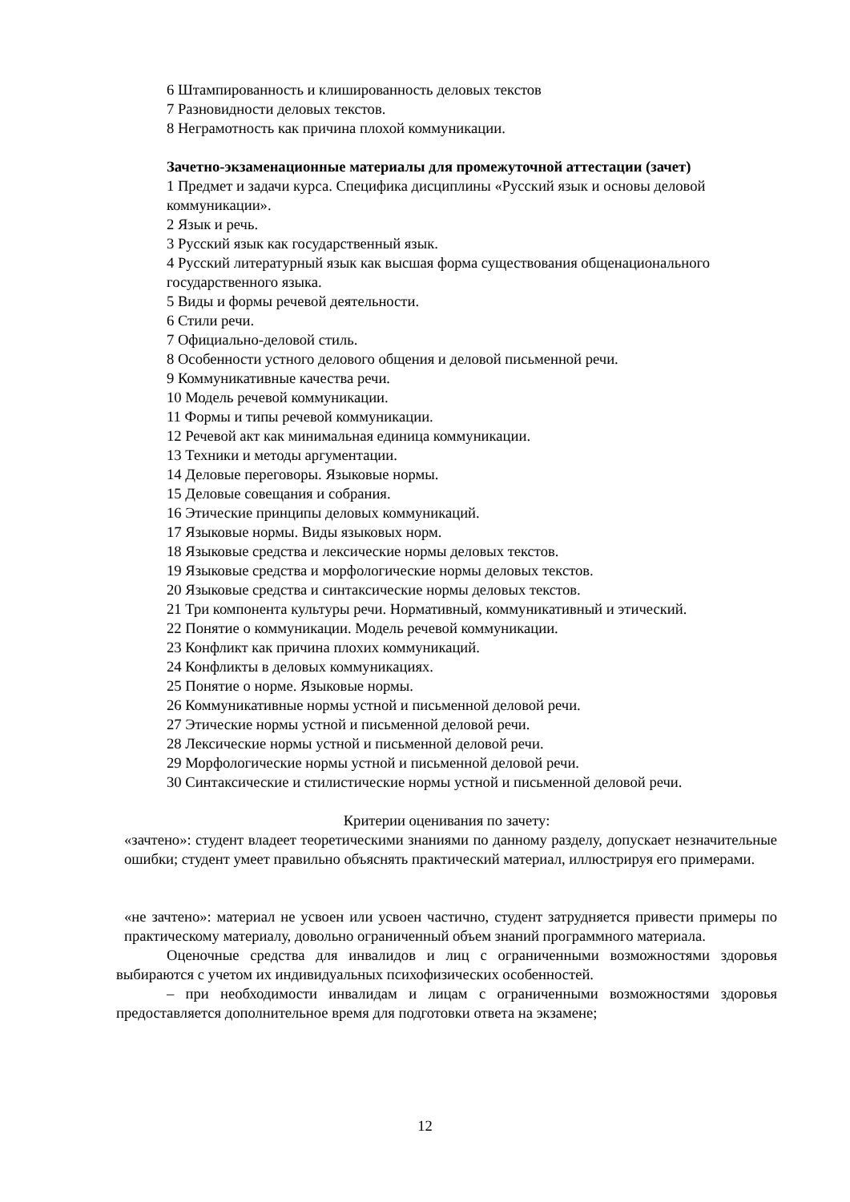6 Штампированность и клишированность деловых текстов
7 Разновидности деловых текстов.
8 Неграмотность как причина плохой коммуникации.
Зачетно-экзаменационные материалы для промежуточной аттестации (зачет)
1 Предмет и задачи курса. Специфика дисциплины «Русский язык и основы деловой коммуникации».
2 Язык и речь.
3 Русский язык как государственный язык.
4 Русский литературный язык как высшая форма существования общенационального государственного языка.
5 Виды и формы речевой деятельности.
6 Стили речи.
7 Официально-деловой стиль.
8 Особенности устного делового общения и деловой письменной речи.
9 Коммуникативные качества речи.
10 Модель речевой коммуникации.
11 Формы и типы речевой коммуникации.
12 Речевой акт как минимальная единица коммуникации.
13 Техники и методы аргументации.
14 Деловые переговоры. Языковые нормы.
15 Деловые совещания и собрания.
16 Этические принципы деловых коммуникаций.
17 Языковые нормы. Виды языковых норм.
18 Языковые средства и лексические нормы деловых текстов.
19 Языковые средства и морфологические нормы деловых текстов.
20 Языковые средства и синтаксические нормы деловых текстов.
21 Три компонента культуры речи. Нормативный, коммуникативный и этический.
22 Понятие о коммуникации. Модель речевой коммуникации.
23 Конфликт как причина плохих коммуникаций.
24 Конфликты в деловых коммуникациях.
25 Понятие о норме. Языковые нормы.
26 Коммуникативные нормы устной и письменной деловой речи.
27 Этические нормы устной и письменной деловой речи.
28 Лексические нормы устной и письменной деловой речи.
29 Морфологические нормы устной и письменной деловой речи.
30 Синтаксические и стилистические нормы устной и письменной деловой речи.
Критерии оценивания по зачету:
«зачтено»: студент владеет теоретическими знаниями по данному разделу, допускает незначительные ошибки; студент умеет правильно объяснять практический материал, иллюстрируя его примерами.
«не зачтено»: материал не усвоен или усвоен частично, студент затрудняется привести примеры по практическому материалу, довольно ограниченный объем знаний программного материала.
Оценочные средства для инвалидов и лиц с ограниченными возможностями здоровья выбираются с учетом их индивидуальных психофизических особенностей.
– при необходимости инвалидам и лицам с ограниченными возможностями здоровья предоставляется дополнительное время для подготовки ответа на экзамене;
12